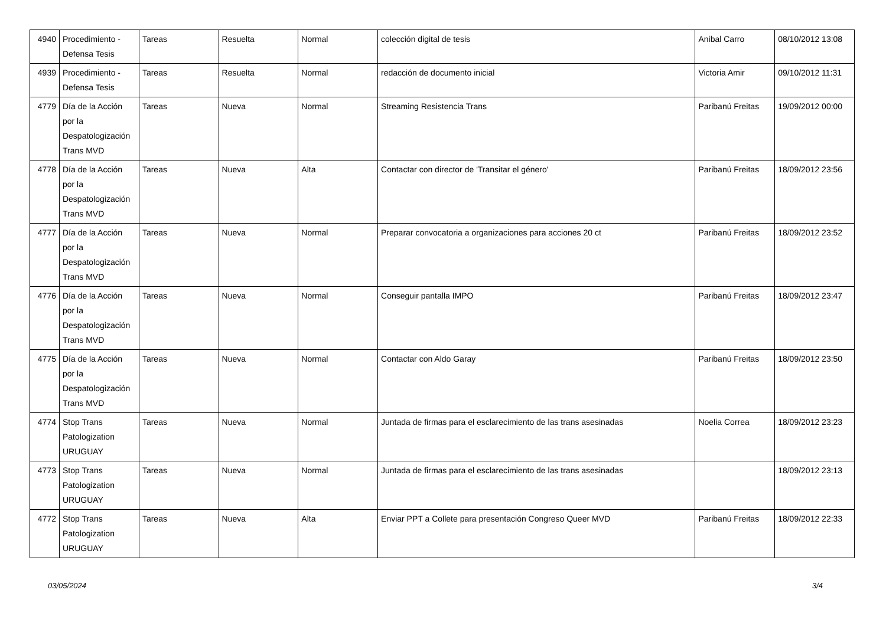| 4940 | Procedimiento - Defensa Tesis | Tareas | Resuelta | Normal | colección digital de tesis | Anibal Carro | 08/10/2012 13:08 |
| 4939 | Procedimiento - Defensa Tesis | Tareas | Resuelta | Normal | redacción de documento inicial | Victoria Amir | 09/10/2012 11:31 |
| 4779 | Día de la Acción por la Despatologización Trans MVD | Tareas | Nueva | Normal | Streaming Resistencia Trans | Paribanú Freitas | 19/09/2012 00:00 |
| 4778 | Día de la Acción por la Despatologización Trans MVD | Tareas | Nueva | Alta | Contactar con director de 'Transitar el género' | Paribanú Freitas | 18/09/2012 23:56 |
| 4777 | Día de la Acción por la Despatologización Trans MVD | Tareas | Nueva | Normal | Preparar convocatoria a organizaciones para acciones 20 ct | Paribanú Freitas | 18/09/2012 23:52 |
| 4776 | Día de la Acción por la Despatologización Trans MVD | Tareas | Nueva | Normal | Conseguir pantalla IMPO | Paribanú Freitas | 18/09/2012 23:47 |
| 4775 | Día de la Acción por la Despatologización Trans MVD | Tareas | Nueva | Normal | Contactar con Aldo Garay | Paribanú Freitas | 18/09/2012 23:50 |
| 4774 | Stop Trans Patologization URUGUAY | Tareas | Nueva | Normal | Juntada de firmas para el esclarecimiento de las trans asesinadas | Noelia Correa | 18/09/2012 23:23 |
| 4773 | Stop Trans Patologization URUGUAY | Tareas | Nueva | Normal | Juntada de firmas para el esclarecimiento de las trans asesinadas | | 18/09/2012 23:13 |
| 4772 | Stop Trans Patologization URUGUAY | Tareas | Nueva | Alta | Enviar PPT a Collete para presentación Congreso Queer MVD | Paribanú Freitas | 18/09/2012 22:33 |
03/05/2024 3/4